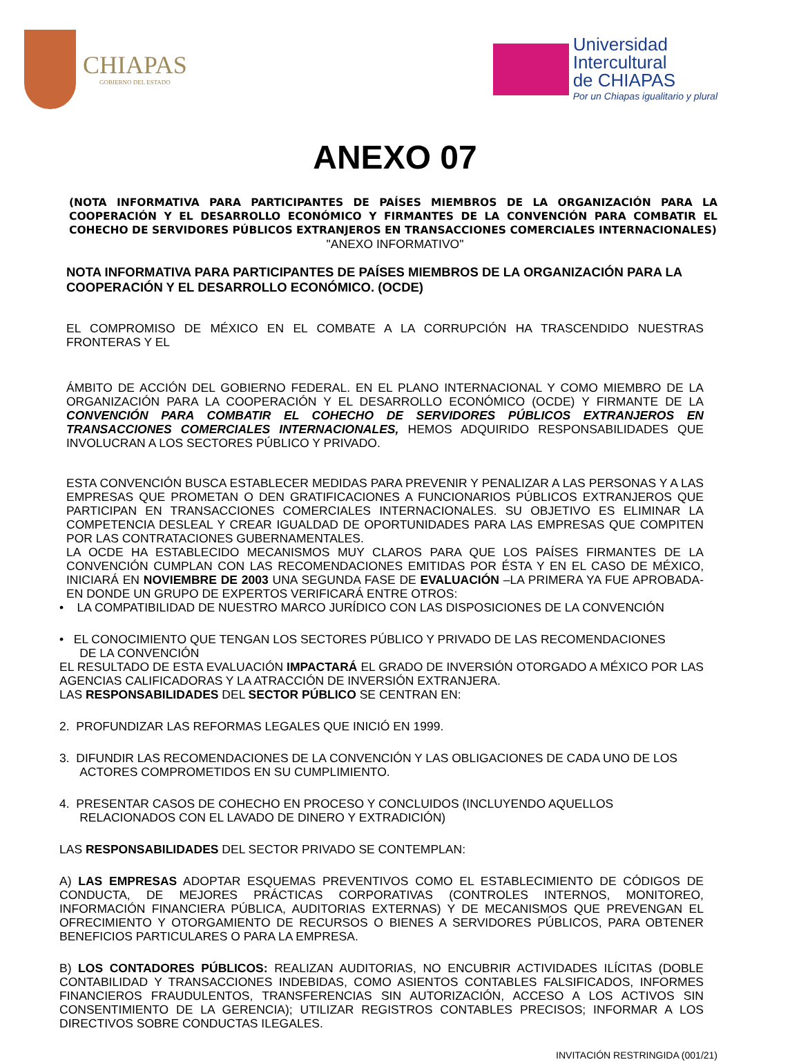CHIAPAS
GOBIERNO DEL ESTADO
Universidad
Intercultural
de CHIAPAS
Por un Chiapas igualitario y plural
ANEXO 07
(NOTA INFORMATIVA PARA PARTICIPANTES DE PAÍSES MIEMBROS DE LA ORGANIZACIÓN PARA LA COOPERACIÓN Y EL DESARROLLO ECONÓMICO Y FIRMANTES DE LA CONVENCIÓN PARA COMBATIR EL COHECHO DE SERVIDORES PÚBLICOS EXTRANJEROS EN TRANSACCIONES COMERCIALES INTERNACIONALES)
"ANEXO INFORMATIVO"
NOTA INFORMATIVA PARA PARTICIPANTES DE PAÍSES MIEMBROS DE LA ORGANIZACIÓN PARA LA COOPERACIÓN Y EL DESARROLLO ECONÓMICO. (OCDE)
EL COMPROMISO DE MÉXICO EN EL COMBATE A LA CORRUPCIÓN HA TRASCENDIDO NUESTRAS FRONTERAS Y EL
ÁMBITO DE ACCIÓN DEL GOBIERNO FEDERAL. EN EL PLANO INTERNACIONAL Y COMO MIEMBRO DE LA ORGANIZACIÓN PARA LA COOPERACIÓN Y EL DESARROLLO ECONÓMICO (OCDE) Y FIRMANTE DE LA CONVENCIÓN PARA COMBATIR EL COHECHO DE SERVIDORES PÚBLICOS EXTRANJEROS EN TRANSACCIONES COMERCIALES INTERNACIONALES, HEMOS ADQUIRIDO RESPONSABILIDADES QUE INVOLUCRAN A LOS SECTORES PÚBLICO Y PRIVADO.
ESTA CONVENCIÓN BUSCA ESTABLECER MEDIDAS PARA PREVENIR Y PENALIZAR A LAS PERSONAS Y A LAS EMPRESAS QUE PROMETAN O DEN GRATIFICACIONES A FUNCIONARIOS PÚBLICOS EXTRANJEROS QUE PARTICIPAN EN TRANSACCIONES COMERCIALES INTERNACIONALES. SU OBJETIVO ES ELIMINAR LA COMPETENCIA DESLEAL Y CREAR IGUALDAD DE OPORTUNIDADES PARA LAS EMPRESAS QUE COMPITEN POR LAS CONTRATACIONES GUBERNAMENTALES.
LA OCDE HA ESTABLECIDO MECANISMOS MUY CLAROS PARA QUE LOS PAÍSES FIRMANTES DE LA CONVENCIÓN CUMPLAN CON LAS RECOMENDACIONES EMITIDAS POR ÉSTA Y EN EL CASO DE MÉXICO, INICIARÁ EN NOVIEMBRE DE 2003 UNA SEGUNDA FASE DE EVALUACIÓN –LA PRIMERA YA FUE APROBADA- EN DONDE UN GRUPO DE EXPERTOS VERIFICARÁ ENTRE OTROS:
• LA COMPATIBILIDAD DE NUESTRO MARCO JURÍDICO CON LAS DISPOSICIONES DE LA CONVENCIÓN
• EL CONOCIMIENTO QUE TENGAN LOS SECTORES PÚBLICO Y PRIVADO DE LAS RECOMENDACIONES
DE LA CONVENCIÓN
EL RESULTADO DE ESTA EVALUACIÓN IMPACTARÁ EL GRADO DE INVERSIÓN OTORGADO A MÉXICO POR LAS AGENCIAS CALIFICADORAS Y LA ATRACCIÓN DE INVERSIÓN EXTRANJERA.
LAS RESPONSABILIDADES DEL SECTOR PÚBLICO SE CENTRAN EN:
2. PROFUNDIZAR LAS REFORMAS LEGALES QUE INICIÓ EN 1999.
3. DIFUNDIR LAS RECOMENDACIONES DE LA CONVENCIÓN Y LAS OBLIGACIONES DE CADA UNO DE LOS
ACTORES COMPROMETIDOS EN SU CUMPLIMIENTO.
4. PRESENTAR CASOS DE COHECHO EN PROCESO Y CONCLUIDOS (INCLUYENDO AQUELLOS
RELACIONADOS CON EL LAVADO DE DINERO Y EXTRADICIÓN)
LAS RESPONSABILIDADES DEL SECTOR PRIVADO SE CONTEMPLAN:
A) LAS EMPRESAS ADOPTAR ESQUEMAS PREVENTIVOS COMO EL ESTABLECIMIENTO DE CÓDIGOS DE CONDUCTA, DE MEJORES PRÁCTICAS CORPORATIVAS (CONTROLES INTERNOS, MONITOREO, INFORMACIÓN FINANCIERA PÚBLICA, AUDITORIAS EXTERNAS) Y DE MECANISMOS QUE PREVENGAN EL OFRECIMIENTO Y OTORGAMIENTO DE RECURSOS O BIENES A SERVIDORES PÚBLICOS, PARA OBTENER BENEFICIOS PARTICULARES O PARA LA EMPRESA.
B) LOS CONTADORES PÚBLICOS: REALIZAN AUDITORIAS, NO ENCUBRIR ACTIVIDADES ILÍCITAS (DOBLE CONTABILIDAD Y TRANSACCIONES INDEBIDAS, COMO ASIENTOS CONTABLES FALSIFICADOS, INFORMES FINANCIEROS FRAUDULENTOS, TRANSFERENCIAS SIN AUTORIZACIÓN, ACCESO A LOS ACTIVOS SIN CONSENTIMIENTO DE LA GERENCIA); UTILIZAR REGISTROS CONTABLES PRECISOS; INFORMAR A LOS DIRECTIVOS SOBRE CONDUCTAS ILEGALES.
INVITACIÓN RESTRINGIDA (001/21)